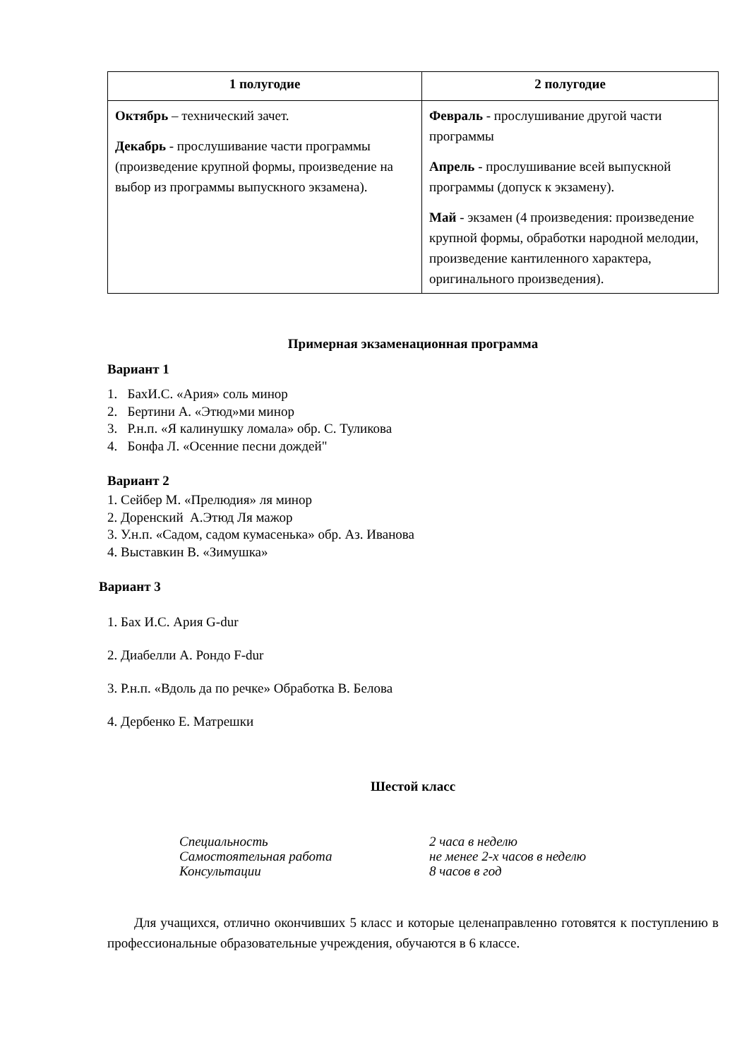| 1 полугодие | 2 полугодие |
| --- | --- |
| Октябрь – технический зачет. Декабрь - прослушивание части программы (произведение крупной формы, произведение на выбор из программы выпускного экзамена). | Февраль - прослушивание другой части программы Апрель - прослушивание всей выпускной программы (допуск к экзамену). Май - экзамен (4 произведения: произведение крупной формы, обработки народной мелодии, произведение кантиленного характера, оригинального произведения). |
Примерная экзаменационная программа
Вариант 1
1. БахИ.С. «Ария» соль минор
2. Бертини А. «Этюд»ми минор
3. Р.н.п. «Я калинушку ломала» обр. С. Туликова
4. Бонфа Л. «Осенние песни дождей"
Вариант 2
1. Сейбер М. «Прелюдия» ля минор
2. Доренский А.Этюд Ля мажор
3. У.н.п. «Садом, садом кумасенька» обр. Аз. Иванова
4. Выставкин В. «Зимушка»
Вариант 3
1. Бах И.С. Ария G-dur
2. Диабелли А. Рондо F-dur
3. Р.н.п. «Вдоль да по речке» Обработка В. Белова
4. Дербенко Е. Матрешки
Шестой класс
Специальность 2 часа в неделю Самостоятельная работа не менее 2-х часов в неделю Консультации 8 часов в год
Для учащихся, отлично окончивших 5 класс и которые целенаправленно готовятся к поступлению в профессиональные образовательные учреждения, обучаются в 6 классе.